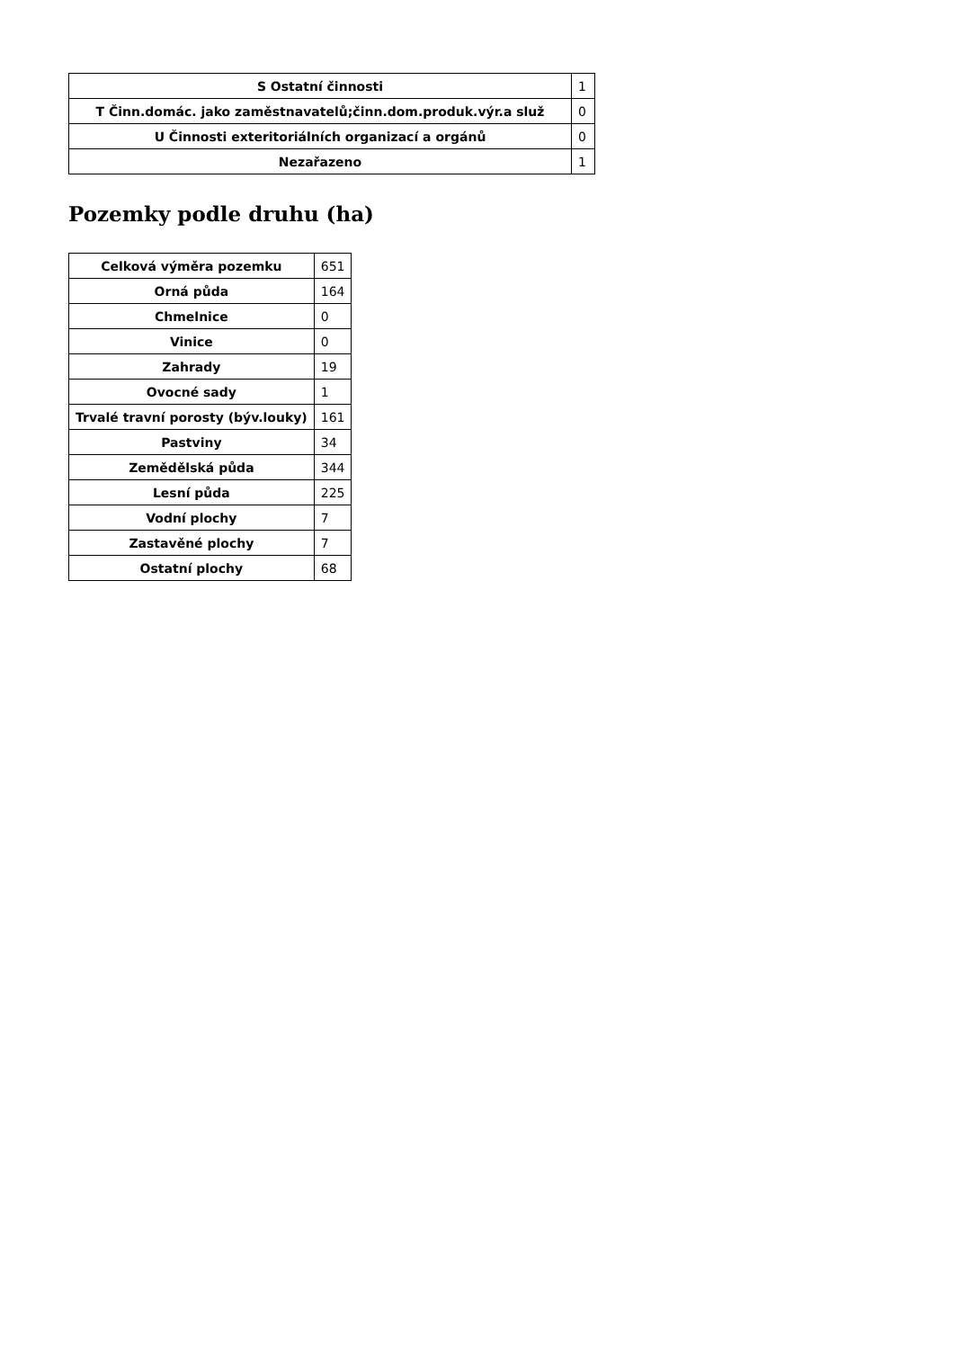| S Ostatní činnosti | 1 |
| T Činn.domác. jako zaměstnavatelů;činn.dom.produk.výr.a služ | 0 |
| U Činnosti exteritoriálních organizací a orgánů | 0 |
| Nezařazeno | 1 |
Pozemky podle druhu (ha)
| Celková výměra pozemku | 651 |
| Orná půda | 164 |
| Chmelnice | 0 |
| Vinice | 0 |
| Zahrady | 19 |
| Ovocné sady | 1 |
| Trvalé travní porosty (býv.louky) | 161 |
| Pastviny | 34 |
| Zemědělská půda | 344 |
| Lesní půda | 225 |
| Vodní plochy | 7 |
| Zastavěné plochy | 7 |
| Ostatní plochy | 68 |